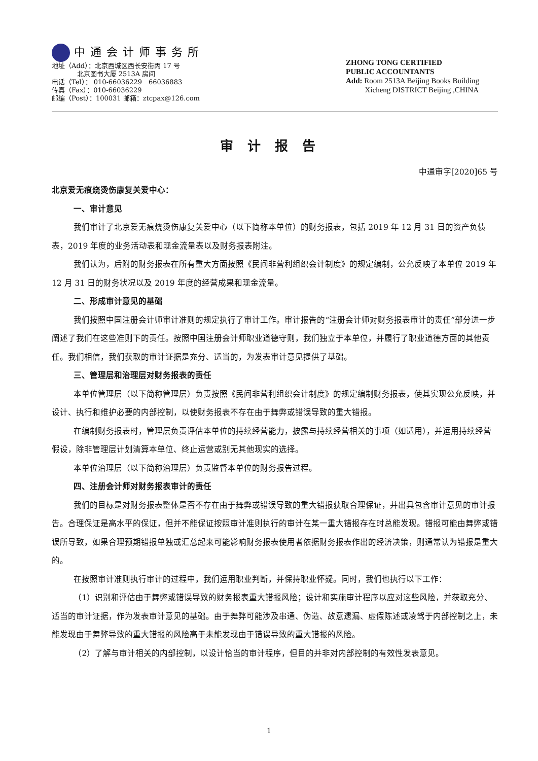中通会计师事务所
地址（Add）：北京西城区西长安街丙 17 号
北京图书大厦 2513A 房间
电话（Tel）： 010-66036229　66036883
传真（Fax）：010-66036229
邮编（Post）：100031 邮箱：ztcpax@126.com
ZHONG TONG CERTIFIED
PUBLIC ACCOUNTANTS
Add: Room 2513A Beijing Books Building
Xicheng DISTRICT Beijing ,CHINA
审计报告
中通审字[2020]65 号
北京爱无痕烧烫伤康复关爱中心：
一、审计意见
我们审计了北京爱无痕烧烫伤康复关爱中心（以下简称本单位）的财务报表，包括 2019 年 12 月 31 日的资产负债表，2019 年度的业务活动表和现金流量表以及财务报表附注。
我们认为，后附的财务报表在所有重大方面按照《民间非营利组织会计制度》的规定编制，公允反映了本单位 2019 年 12 月 31 日的财务状况以及 2019 年度的经营成果和现金流量。
二、形成审计意见的基础
我们按照中国注册会计师审计准则的规定执行了审计工作。审计报告的“注册会计师对财务报表审计的责任”部分进一步阐述了我们在这些准则下的责任。按照中国注册会计师职业道德守则，我们独立于本单位，并履行了职业道德方面的其他责任。我们相信，我们获取的审计证据是充分、适当的，为发表审计意见提供了基础。
三、管理层和治理层对财务报表的责任
本单位管理层（以下简称管理层）负责按照《民间非营利组织会计制度》的规定编制财务报表，使其实现公允反映，并设计、执行和维护必要的内部控制，以使财务报表不存在由于舞弊或错误导致的重大错报。
在编制财务报表时，管理层负责评估本单位的持续经营能力，披露与持续经营相关的事项（如适用），并运用持续经营假设，除非管理层计划清算本单位、终止运营或别无其他现实的选择。
本单位治理层（以下简称治理层）负责监督本单位的财务报告过程。
四、注册会计师对财务报表审计的责任
我们的目标是对财务报表整体是否不存在由于舞弊或错误导致的重大错报获取合理保证，并出具包含审计意见的审计报告。合理保证是高水平的保证，但并不能保证按照审计准则执行的审计在某一重大错报存在时总能发现。错报可能由舞弊或错误所导致，如果合理预期错报单独或汇总起来可能影响财务报表使用者依据财务报表作出的经济决策，则通常认为错报是重大的。
在按照审计准则执行审计的过程中，我们运用职业判断，并保持职业怀疑。同时，我们也执行以下工作：
（1）识别和评估由于舞弊或错误导致的财务报表重大错报风险；设计和实施审计程序以应对这些风险，并获取充分、适当的审计证据，作为发表审计意见的基础。由于舞弊可能涉及串通、伪造、故意遗漏、虚假陈述或凌驾于内部控制之上，未能发现由于舞弊导致的重大错报的风险高于未能发现由于错误导致的重大错报的风险。
（2）了解与审计相关的内部控制，以设计恰当的审计程序，但目的并非对内部控制的有效性发表意见。
1